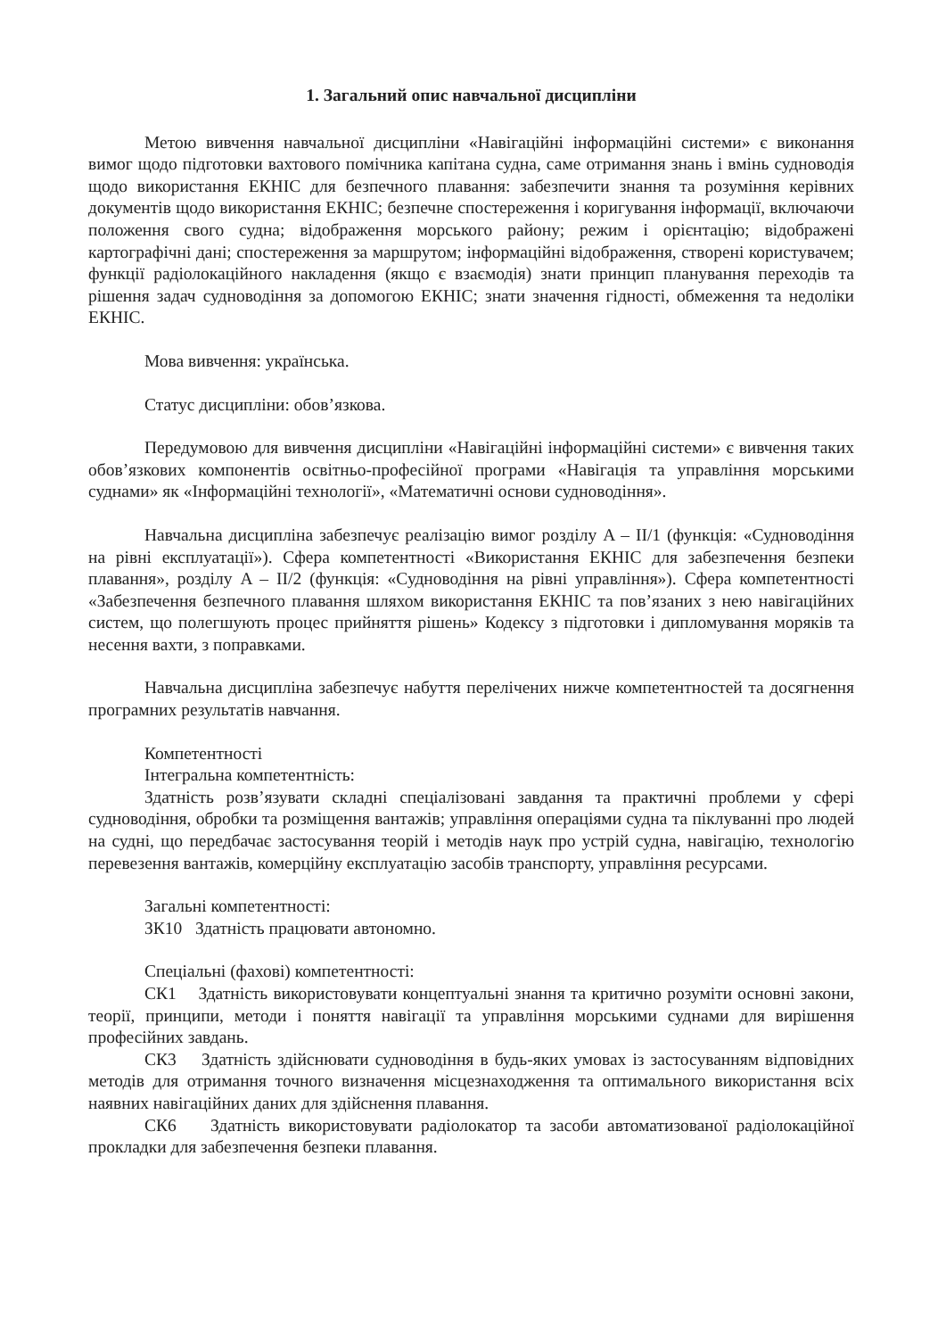1. Загальний опис навчальної дисципліни
Метою вивчення навчальної дисципліни «Навігаційні інформаційні системи» є виконання вимог щодо підготовки вахтового помічника капітана судна, саме отримання знань і вмінь судноводія щодо використання ЕКНІС для безпечного плавання: забезпечити знання та розуміння керівних документів щодо використання ЕКНІС; безпечне спостереження і коригування інформації, включаючи положення свого судна; відображення морського району; режим і орієнтацію; відображені картографічні дані; спостереження за маршрутом; інформаційні відображення, створені користувачем; функції радіолокаційного накладення (якщо є взаємодія) знати принцип планування переходів та рішення задач судноводіння за допомогою ЕКНІС; знати значення гідності, обмеження та недоліки ЕКНІС.
Мова вивчення: українська.
Статус дисципліни: обов’язкова.
Передумовою для вивчення дисципліни «Навігаційні інформаційні системи» є вивчення таких обов’язкових компонентів освітньо-професійної програми «Навігація та управління морськими суднами» як «Інформаційні технології», «Математичні основи судноводіння».
Навчальна дисципліна забезпечує реалізацію вимог розділу A – II/1 (функція: «Судноводіння на рівні експлуатації»). Сфера компетентності «Використання ЕКНІС для забезпечення безпеки плавання», розділу A – II/2 (функція: «Судноводіння на рівні управління»). Сфера компетентності «Забезпечення безпечного плавання шляхом використання ЕКНІС та пов’язаних з нею навігаційних систем, що полегшують процес прийняття рішень» Кодексу з підготовки і дипломування моряків та несення вахти, з поправками.
Навчальна дисципліна забезпечує набуття перелічених нижче компетентностей та досягнення програмних результатів навчання.
Компетентності
Інтегральна компетентність:
Здатність розв’язувати складні спеціалізовані завдання та практичні проблеми у сфері судноводіння, обробки та розміщення вантажів; управління операціями судна та піклуванні про людей на судні, що передбачає застосування теорій і методів наук про устрій судна, навігацію, технологію перевезення вантажів, комерційну експлуатацію засобів транспорту, управління ресурсами.
Загальні компетентності:
ЗК10 Здатність працювати автономно.
Спеціальні (фахові) компетентності:
СК1 Здатність використовувати концептуальні знання та критично розуміти основні закони, теорії, принципи, методи і поняття навігації та управління морськими суднами для вирішення професійних завдань.
СК3 Здатність здійснювати судноводіння в будь-яких умовах із застосуванням відповідних методів для отримання точного визначення місцезнаходження та оптимального використання всіх наявних навігаційних даних для здійснення плавання.
СК6 Здатність використовувати радіолокатор та засоби автоматизованої радіолокаційної прокладки для забезпечення безпеки плавання.